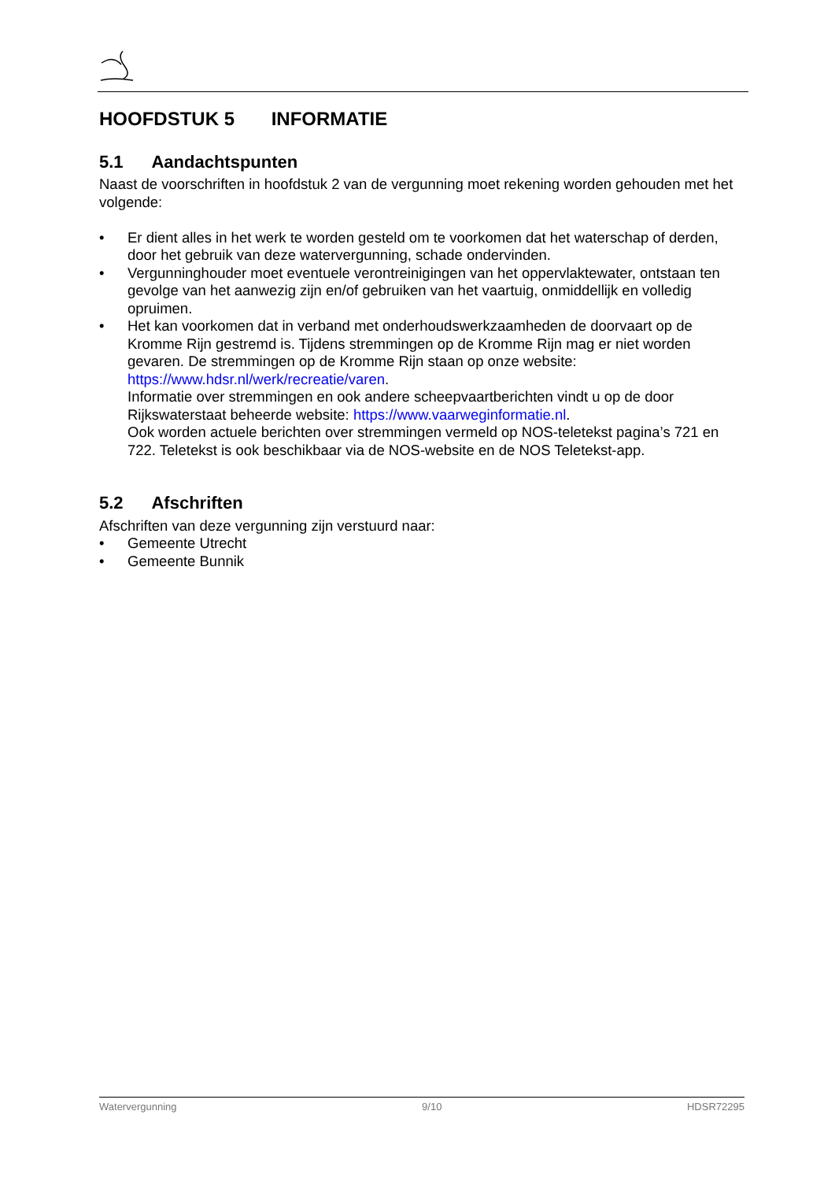HOOFDSTUK 5 INFORMATIE
5.1 Aandachtspunten
Naast de voorschriften in hoofdstuk 2 van de vergunning moet rekening worden gehouden met het volgende:
• Er dient alles in het werk te worden gesteld om te voorkomen dat het waterschap of derden, door het gebruik van deze watervergunning, schade ondervinden.
• Vergunninghouder moet eventuele verontreinigingen van het oppervlaktewater, ontstaan ten gevolge van het aanwezig zijn en/of gebruiken van het vaartuig, onmiddellijk en volledig opruimen.
• Het kan voorkomen dat in verband met onderhoudswerkzaamheden de doorvaart op de Kromme Rijn gestremd is. Tijdens stremmingen op de Kromme Rijn mag er niet worden gevaren. De stremmingen op de Kromme Rijn staan op onze website: https://www.hdsr.nl/werk/recreatie/varen.
Informatie over stremmingen en ook andere scheepvaartberichten vindt u op de door Rijkswaterstaat beheerde website: https://www.vaarweginformatie.nl.
Ook worden actuele berichten over stremmingen vermeld op NOS-teletekst pagina’s 721 en 722. Teletekst is ook beschikbaar via de NOS-website en de NOS Teletekst-app.
5.2 Afschriften
Afschriften van deze vergunning zijn verstuurd naar:
• Gemeente Utrecht
• Gemeente Bunnik
Watervergunning 9/10 HDSR72295